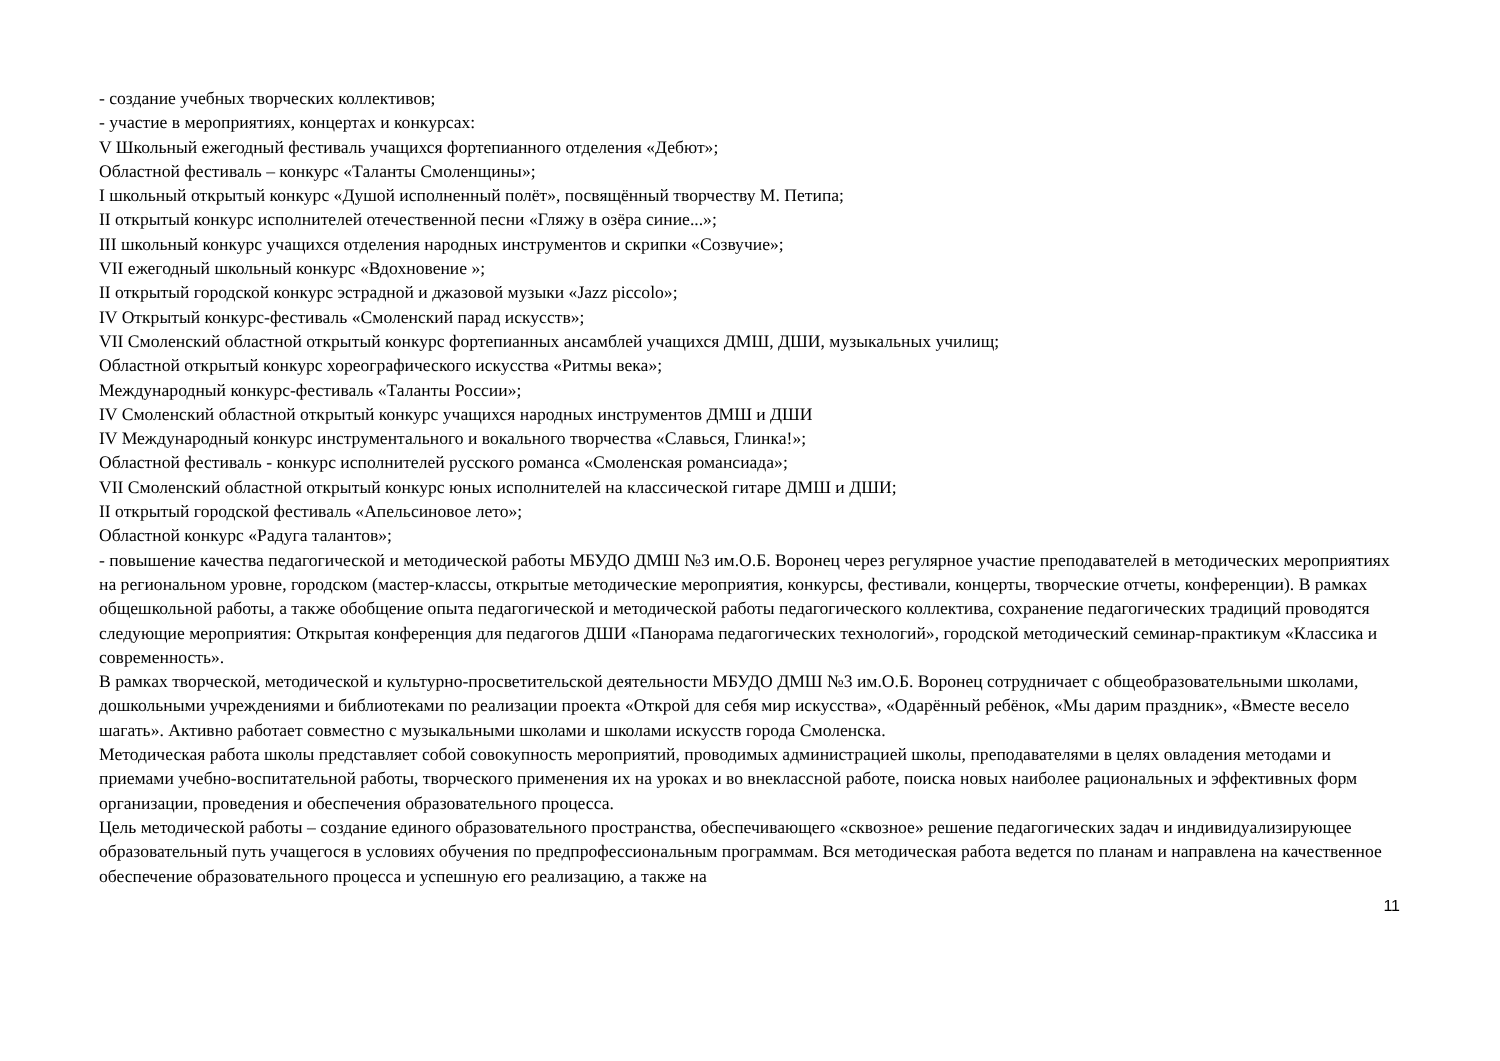- создание учебных творческих коллективов;
- участие в мероприятиях, концертах и конкурсах:
V Школьный ежегодный фестиваль учащихся фортепианного отделения «Дебют»;
Областной фестиваль – конкурс «Таланты Смоленщины»;
I школьный открытый конкурс «Душой исполненный полёт», посвящённый творчеству М. Петипа;
II открытый конкурс исполнителей отечественной песни «Гляжу в озёра синие...»;
III школьный конкурс учащихся отделения народных инструментов и скрипки «Созвучие»;
VII ежегодный школьный конкурс «Вдохновение »;
II открытый городской конкурс эстрадной и джазовой музыки «Jazz piccolo»;
IV Открытый конкурс-фестиваль «Смоленский парад искусств»;
VII Смоленский областной открытый конкурс фортепианных ансамблей учащихся ДМШ, ДШИ, музыкальных училищ;
Областной открытый конкурс хореографического искусства «Ритмы века»;
Международный конкурс-фестиваль «Таланты России»;
IV Смоленский областной открытый конкурс учащихся народных инструментов ДМШ и ДШИ
IV Международный конкурс инструментального и вокального творчества «Славься, Глинка!»;
Областной фестиваль - конкурс исполнителей русского романса «Смоленская романсиада»;
VII Смоленский областной открытый конкурс юных исполнителей на классической гитаре ДМШ и ДШИ;
II открытый городской фестиваль «Апельсиновое лето»;
Областной конкурс «Радуга талантов»;
- повышение качества педагогической и методической работы МБУДО ДМШ №3 им.О.Б. Воронец через регулярное участие преподавателей в методических мероприятиях на региональном уровне, городском (мастер-классы, открытые методические мероприятия, конкурсы, фестивали, концерты, творческие отчеты, конференции). В рамках общешкольной работы, а также обобщение опыта педагогической и методической работы педагогического коллектива, сохранение педагогических традиций проводятся следующие мероприятия: Открытая конференция для педагогов ДШИ «Панорама педагогических технологий», городской методический семинар-практикум «Классика и современность».
В рамках творческой, методической и культурно-просветительской деятельности МБУДО ДМШ №3 им.О.Б. Воронец сотрудничает с общеобразовательными школами, дошкольными учреждениями и библиотеками по реализации проекта «Открой для себя мир искусства», «Одарённый ребёнок, «Мы дарим праздник», «Вместе весело шагать». Активно работает совместно с музыкальными школами и школами искусств города Смоленска.
Методическая работа школы представляет собой совокупность мероприятий, проводимых администрацией школы, преподавателями в целях овладения методами и приемами учебно-воспитательной работы, творческого применения их на уроках и во внеклассной работе, поиска новых наиболее рациональных и эффективных форм организации, проведения и обеспечения образовательного процесса.
Цель методической работы – создание единого образовательного пространства, обеспечивающего «сквозное» решение педагогических задач и индивидуализирующее образовательный путь учащегося в условиях обучения по предпрофессиональным программам. Вся методическая работа ведется по планам и направлена на качественное обеспечение образовательного процесса и успешную его реализацию, а также на
11